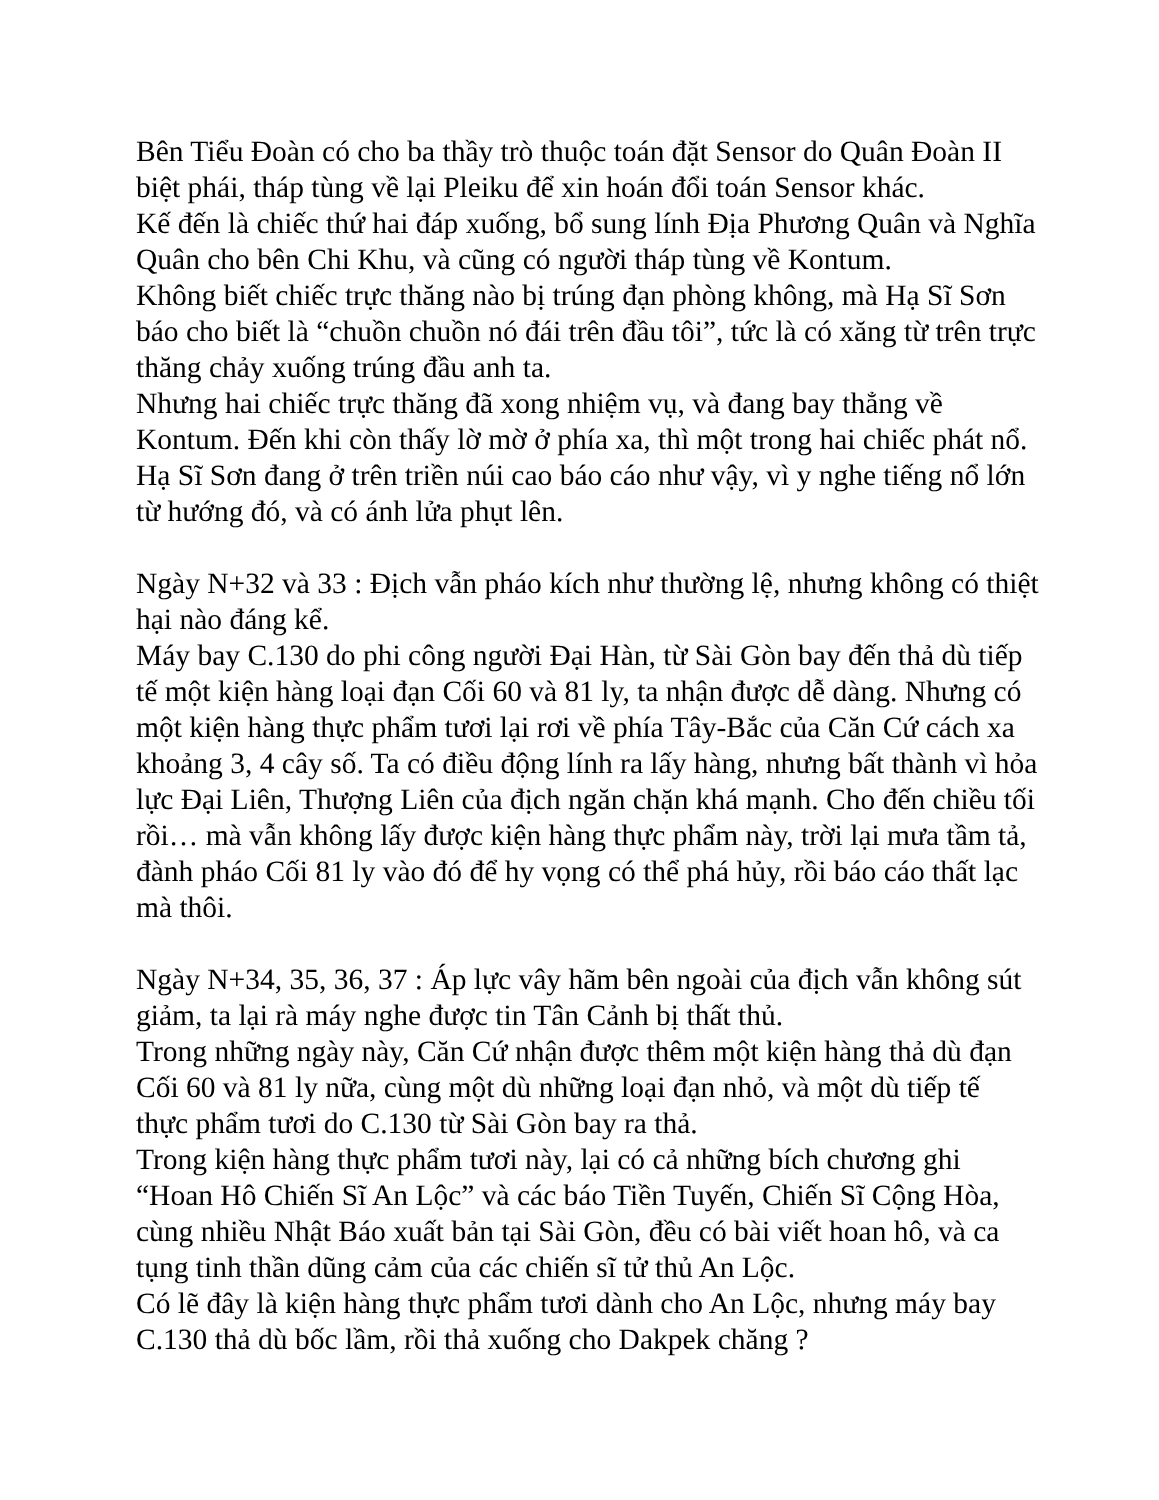Bên Tiểu Đoàn có cho ba thầy trò thuộc toán đặt Sensor do Quân Đoàn II biệt phái, tháp tùng về lại Pleiku để xin hoán đổi toán Sensor khác.
Kế đến là chiếc thứ hai đáp xuống, bổ sung lính Địa Phương Quân và Nghĩa Quân cho bên Chi Khu, và cũng có người tháp tùng về Kontum.
Không biết chiếc trực thăng nào bị trúng đạn phòng không, mà Hạ Sĩ Sơn báo cho biết là “chuồn chuồn nó đái trên đầu tôi”, tức là có xăng từ trên trực thăng chảy xuống trúng đầu anh ta.
Nhưng hai chiếc trực thăng đã xong nhiệm vụ, và đang bay thẳng về Kontum. Đến khi còn thấy lờ mờ ở phía xa, thì một trong hai chiếc phát nổ. Hạ Sĩ Sơn đang ở trên triền núi cao báo cáo như vậy, vì y nghe tiếng nổ lớn từ hướng đó, và có ánh lửa phụt lên.
Ngày N+32 và 33 : Địch vẫn pháo kích như thường lệ, nhưng không có thiệt hại nào đáng kể.
Máy bay C.130 do phi công người Đại Hàn, từ Sài Gòn bay đến thả dù tiếp tế một kiện hàng loại đạn Cối 60 và 81 ly, ta nhận được dễ dàng. Nhưng có một kiện hàng thực phẩm tươi lại rơi về phía Tây-Bắc của Căn Cứ cách xa khoảng 3, 4 cây số. Ta có điều động lính ra lấy hàng, nhưng bất thành vì hỏa lực Đại Liên, Thượng Liên của địch ngăn chặn khá mạnh. Cho đến chiều tối rồi… mà vẫn không lấy được kiện hàng thực phẩm này, trời lại mưa tầm tả, đành pháo Cối 81 ly vào đó để hy vọng có thể phá hủy, rồi báo cáo thất lạc mà thôi.
Ngày N+34, 35, 36, 37 : Áp lực vây hãm bên ngoài của địch vẫn không sút giảm, ta lại rà máy nghe được tin Tân Cảnh bị thất thủ.
Trong những ngày này, Căn Cứ nhận được thêm một kiện hàng thả dù đạn Cối 60 và 81 ly nữa, cùng một dù những loại đạn nhỏ, và một dù tiếp tế thực phẩm tươi do C.130 từ Sài Gòn bay ra thả.
Trong kiện hàng thực phẩm tươi này, lại có cả những bích chương ghi “Hoan Hô Chiến Sĩ An Lộc” và các báo Tiền Tuyến, Chiến Sĩ Cộng Hòa, cùng nhiều Nhật Báo xuất bản tại Sài Gòn, đều có bài viết hoan hô, và ca tụng tinh thần dũng cảm của các chiến sĩ tử thủ An Lộc.
Có lẽ đây là kiện hàng thực phẩm tươi dành cho An Lộc, nhưng máy bay C.130 thả dù bốc lầm, rồi thả xuống cho Dakpek chăng ?